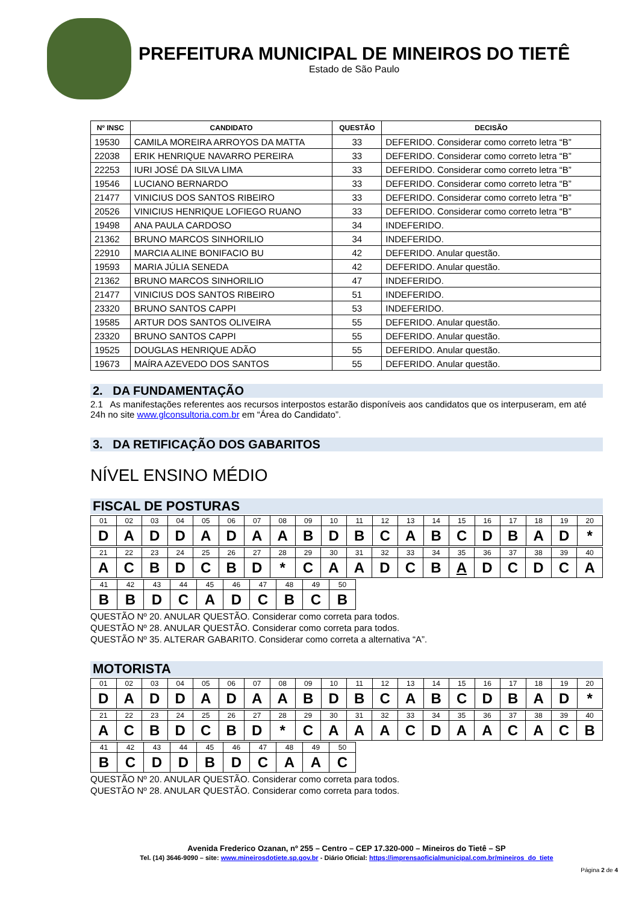PREFEITURA MUNICIPAL DE MINEIROS DO TIETÊ
Estado de São Paulo
| Nº INSC | CANDIDATO | QUESTÃO | DECISÃO |
| --- | --- | --- | --- |
| 19530 | CAMILA MOREIRA ARROYOS DA MATTA | 33 | DEFERIDO. Considerar como correto letra “B” |
| 22038 | ERIK HENRIQUE NAVARRO PEREIRA | 33 | DEFERIDO. Considerar como correto letra “B” |
| 22253 | IURI JOSÉ DA SILVA LIMA | 33 | DEFERIDO. Considerar como correto letra “B” |
| 19546 | LUCIANO BERNARDO | 33 | DEFERIDO. Considerar como correto letra “B” |
| 21477 | VINICIUS DOS SANTOS RIBEIRO | 33 | DEFERIDO. Considerar como correto letra “B” |
| 20526 | VINICIUS HENRIQUE LOFIEGO RUANO | 33 | DEFERIDO. Considerar como correto letra “B” |
| 19498 | ANA PAULA CARDOSO | 34 | INDEFERIDO. |
| 21362 | BRUNO MARCOS SINHORILIO | 34 | INDEFERIDO. |
| 22910 | MARCIA ALINE BONIFACIO BU | 42 | DEFERIDO. Anular questão. |
| 19593 | MARIA JÚLIA SENEDA | 42 | DEFERIDO. Anular questão. |
| 21362 | BRUNO MARCOS SINHORILIO | 47 | INDEFERIDO. |
| 21477 | VINICIUS DOS SANTOS RIBEIRO | 51 | INDEFERIDO. |
| 23320 | BRUNO SANTOS CAPPI | 53 | INDEFERIDO. |
| 19585 | ARTUR DOS SANTOS OLIVEIRA | 55 | DEFERIDO. Anular questão. |
| 23320 | BRUNO SANTOS CAPPI | 55 | DEFERIDO. Anular questão. |
| 19525 | DOUGLAS HENRIQUE ADÃO | 55 | DEFERIDO. Anular questão. |
| 19673 | MAÍRA AZEVEDO DOS SANTOS | 55 | DEFERIDO. Anular questão. |
2. DA FUNDAMENTAÇÃO
2.1 As manifestações referentes aos recursos interpostos estarão disponíveis aos candidatos que os interpuseram, em até 24h no site www.glconsultoria.com.br em “Área do Candidato”.
3. DA RETIFICAÇÃO DOS GABARITOS
NÍVEL ENSINO MÉDIO
FISCAL DE POSTURAS
| 01 | 02 | 03 | 04 | 05 | 06 | 07 | 08 | 09 | 10 | 11 | 12 | 13 | 14 | 15 | 16 | 17 | 18 | 19 | 20 |
| D | A | D | D | A | D | A | A | B | D | B | C | A | B | C | D | B | A | D | * |
| 21 | 22 | 23 | 24 | 25 | 26 | 27 | 28 | 29 | 30 | 31 | 32 | 33 | 34 | 35 | 36 | 37 | 38 | 39 | 40 |
| A | C | B | D | C | B | D | * | C | A | A | D | C | B | A | D | C | D | C | A |
| 41 | 42 | 43 | 44 | 45 | 46 | 47 | 48 | 49 | 50 |
| B | B | D | C | A | D | C | B | C | B |
QUESTÃO Nº 20. ANULAR QUESTÃO. Considerar como correta para todos.
QUESTÃO Nº 28. ANULAR QUESTÃO. Considerar como correta para todos.
QUESTÃO Nº 35. ALTERAR GABARITO. Considerar como correta a alternativa “A”.
MOTORISTA
| 01 | 02 | 03 | 04 | 05 | 06 | 07 | 08 | 09 | 10 | 11 | 12 | 13 | 14 | 15 | 16 | 17 | 18 | 19 | 20 |
| D | A | D | D | A | D | A | A | B | D | B | C | A | B | C | D | B | A | D | * |
| 21 | 22 | 23 | 24 | 25 | 26 | 27 | 28 | 29 | 30 | 31 | 32 | 33 | 34 | 35 | 36 | 37 | 38 | 39 | 40 |
| A | C | B | D | C | B | D | * | C | A | A | A | C | D | A | A | C | A | C | B |
| 41 | 42 | 43 | 44 | 45 | 46 | 47 | 48 | 49 | 50 |
| B | C | D | D | B | D | C | A | A | C |
QUESTÃO Nº 20. ANULAR QUESTÃO. Considerar como correta para todos.
QUESTÃO Nº 28. ANULAR QUESTÃO. Considerar como correta para todos.
Avenida Frederico Ozanan, nº 255 – Centro – CEP 17.320-000 – Mineiros do Tietê – SP
Tel. (14) 3646-9090 – site: www.mineirosdotiete.sp.gov.br - Diário Oficial: https://imprensaoficialmunicipal.com.br/mineiros_do_tiete
Página 2 de 4